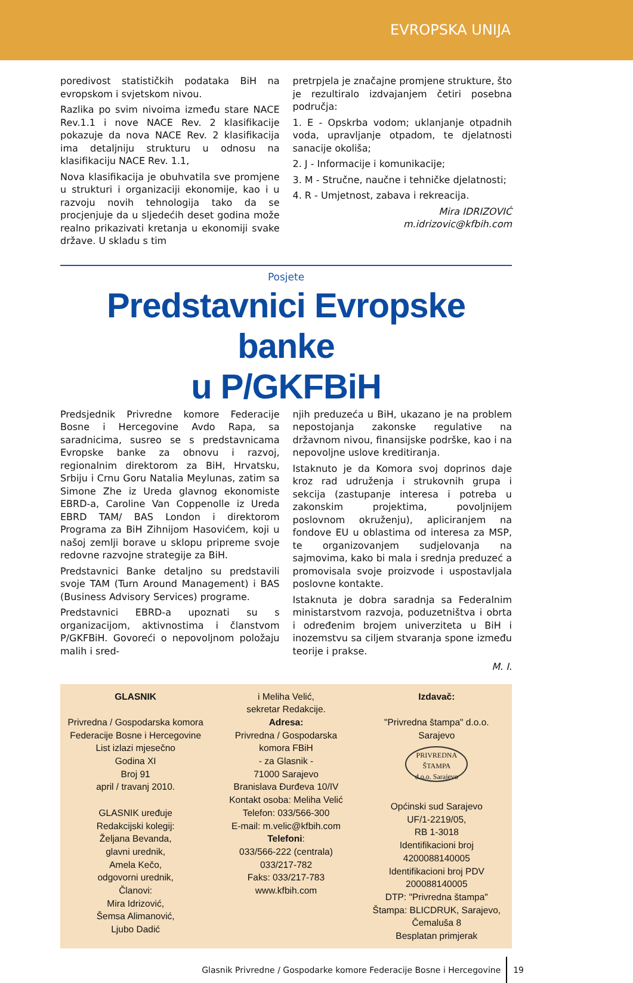EVROPSKA UNIJA
poredivost statističkih podataka BiH na evropskom i svjetskom nivou.
Razlika po svim nivoima između stare NACE Rev.1.1 i nove NACE Rev. 2 klasifikacije pokazuje da nova NACE Rev. 2 klasifikacija ima detaljniju strukturu u odnosu na klasifikaciju NACE Rev. 1.1,
Nova klasifikacija je obuhvatila sve promjene u strukturi i organizaciji ekonomije, kao i u razvoju novih tehnologija tako da se procjenjuje da u sljedećih deset godina može realno prikazivati kretanja u ekonomiji svake države. U skladu s tim
pretrpjela je značajne promjene strukture, što je rezultiralo izdvajanjem četiri posebna područja:
1. E - Opskrba vodom; uklanjanje otpadnih voda, upravljanje otpadom, te djelatnosti sanacije okoliša;
2. J - Informacije i komunikacije;
3. M - Stručne, naučne i tehničke djelatnosti;
4. R - Umjetnost, zabava i rekreacija.
Mira IDRIZOVIĆ
m.idrizovic@kfbih.com
Posjete
Predstavnici Evropske banke
u P/GKFBiH
Predsjednik Privredne komore Federacije Bosne i Hercegovine Avdo Rapa, sa saradnicima, susreo se s predstavnicama Evropske banke za obnovu i razvoj, regionalnim direktorom za BiH, Hrvatsku, Srbiju i Crnu Goru Natalia Meylunas, zatim sa Simone Zhe iz Ureda glavnog ekonomiste EBRD-a, Caroline Van Coppenolle iz Ureda EBRD TAM/ BAS London i direktorom Programa za BiH Zihnijom Hasovićem, koji u našoj zemlji borave u sklopu pripreme svoje redovne razvojne strategije za BiH.
Predstavnici Banke detaljno su predstavili svoje TAM (Turn Around Management) i BAS (Business Advisory Services) programe.
Predstavnici EBRD-a upoznati su s organizacijom, aktivnostima i članstvom P/GKFBiH. Govoreći o nepovoljnom položaju malih i sred-
njih preduzeća u BiH, ukazano je na problem nepostojanja zakonske regulative na državnom nivou, finansijske podrške, kao i na nepovoljne uslove kreditiranja.
Istaknuto je da Komora svoj doprinos daje kroz rad udruženja i strukovnih grupa i sekcija (zastupanje interesa i potreba u zakonskim projektima, povoljnijem poslovnom okruženju), apliciranjem na fondove EU u oblastima od interesa za MSP, te organizovanjem sudjelovanja na sajmovima, kako bi mala i srednja preduzeć a promovisala svoje proizvode i uspostavljala poslovne kontakte.
Istaknuta je dobra saradnja sa Federalnim ministarstvom razvoja, poduzetništva i obrta i određenim brojem univerziteta u BiH i inozemstvu sa ciljem stvaranja spone između teorije i prakse.
M. I.
GLASNIK
Privredna / Gospodarska komora
Federacije Bosne i Hercegovine
List izlazi mjesečno
Godina XI
Broj 91
april / travanj 2010.
GLASNIK uređuje
Redakcijski kolegij:
Željana Bevanda,
glavni urednik,
Amela Kečo,
odgovorni urednik,
Članovi:
Mira Idrizović,
Šemsa Alimanović,
Ljubo Dadić
i Meliha Velić,
sekretar Redakcije.
Adresa:
Privredna / Gospodarska
komora FBiH
- za Glasnik -
71000 Sarajevo
Branislava Đurđeva 10/IV
Kontakt osoba: Meliha Velić
Telefon: 033/566-300
E-mail: m.velic@kfbih.com
Telefoni:
033/566-222 (centrala)
033/217-782
Faks: 033/217-783
www.kfbih.com
Izdavač:
"Privredna štampa" d.o.o.
Sarajevo
PRIVREDNA
ŠTAMPA
d.o.o. Sarajevo
Općinski sud Sarajevo
UF/1-2219/05,
RB 1-3018
Identifikacioni broj
4200088140005
Identifikacioni broj PDV
200088140005
DTP: "Privredna štampa"
Štampa: BLICDRUK, Sarajevo,
Čemaluša 8
Besplatan primjerak
Glasnik Privredne / Gospodarke komore Federacije Bosne i Hercegovine 19